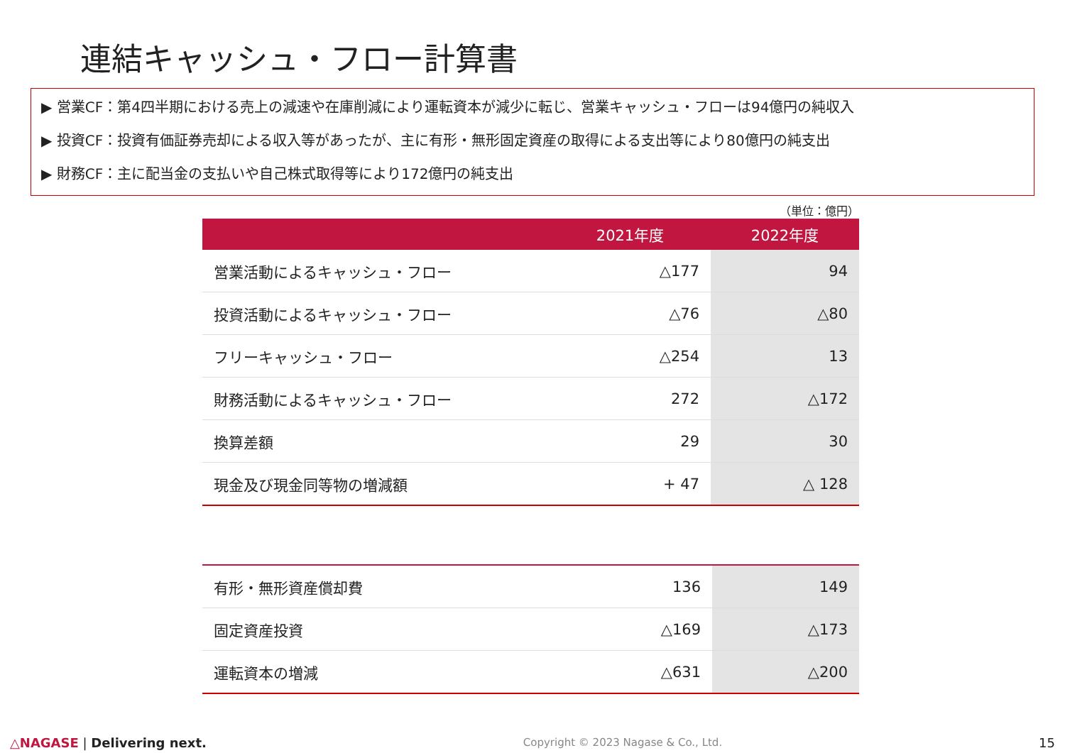連結キャッシュ・フロー計算書
▶ 営業CF：第4四半期における売上の減速や在庫削減により運転資本が減少に転じ、営業キャッシュ・フローは94億円の純収入
▶ 投資CF：投資有価証券売却による収入等があったが、主に有形・無形固定資産の取得による支出等により80億円の純支出
▶ 財務CF：主に配当金の支払いや自己株式取得等により172億円の純支出
（単位：億円）
| | 2021年度 | 2022年度 |
| --- | --- | --- |
| 営業活動によるキャッシュ・フロー | △177 | 94 |
| 投資活動によるキャッシュ・フロー | △76 | △80 |
| フリーキャッシュ・フロー | △254 | 13 |
| 財務活動によるキャッシュ・フロー | 272 | △172 |
| 換算差額 | 29 | 30 |
| 現金及び現金同等物の増減額 | + 47 | △ 128 |
| 有形・無形資産償却費 | 136 | 149 |
| 固定資産投資 | △169 | △173 |
| 運転資本の増減 | △631 | △200 |
△NAGASE | Delivering next. Copyright © 2023 Nagase & Co., Ltd. 15